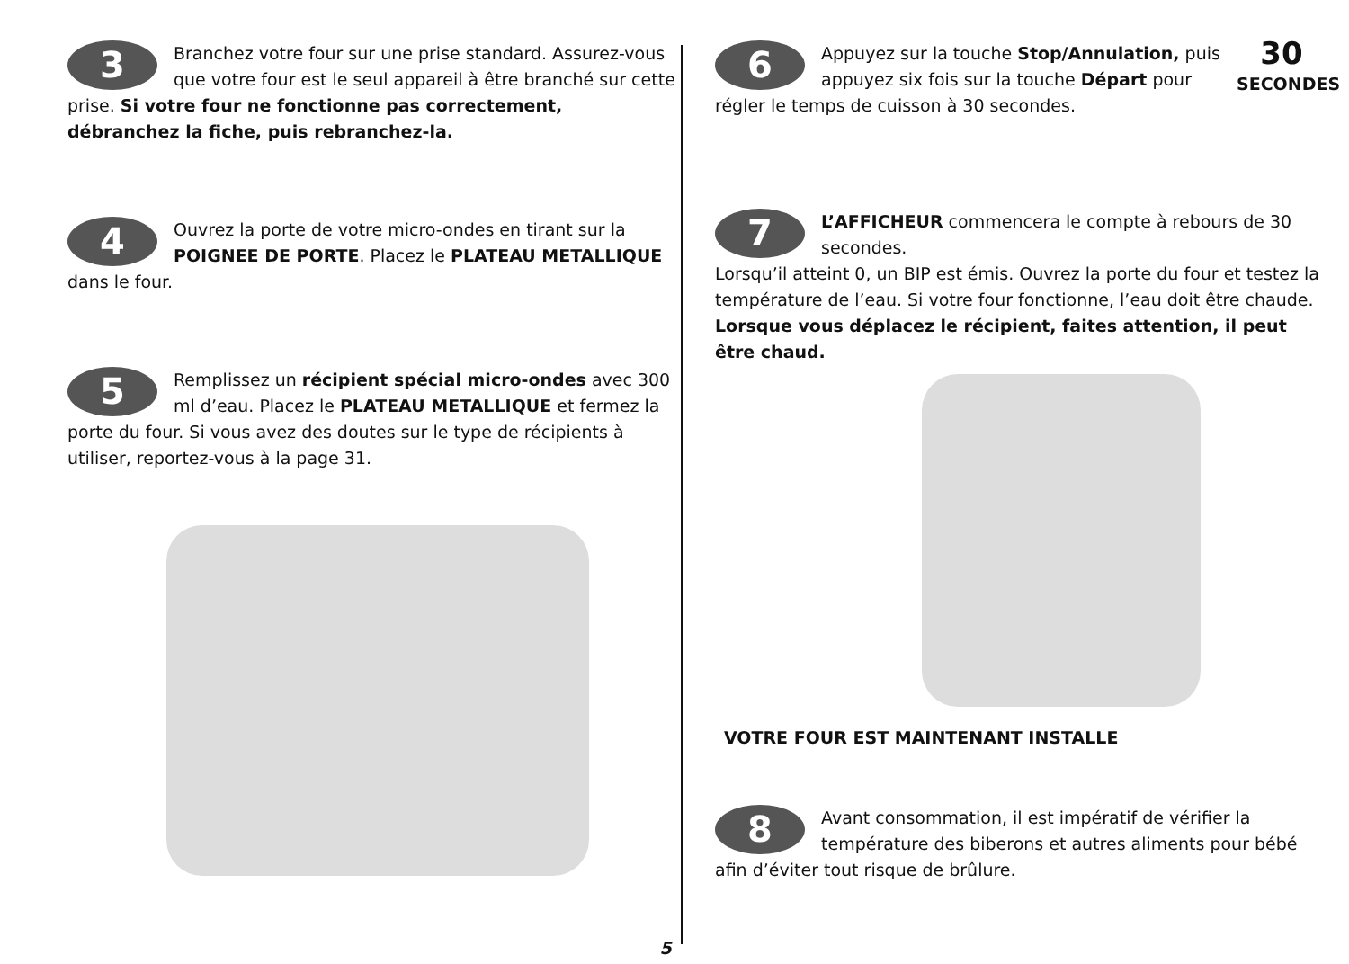3 Branchez votre four sur une prise standard. Assurez-vous que votre four est le seul appareil à être branché sur cette prise. Si votre four ne fonctionne pas correctement, débranchez la fiche, puis rebranchez-la.
4 Ouvrez la porte de votre micro-ondes en tirant sur la POIGNEE DE PORTE. Placez le PLATEAU METALLIQUE dans le four.
5 Remplissez un récipient spécial micro-ondes avec 300 ml d’eau. Placez le PLATEAU METALLIQUE et fermez la porte du four. Si vous avez des doutes sur le type de récipients à utiliser, reportez-vous à la page 31.
30
SECONDES
6 Appuyez sur la touche Stop/Annulation, puis appuyez six fois sur la touche Départ pour régler le temps de cuisson à 30 secondes.
7 L’AFFICHEUR commencera le compte à rebours de 30 secondes.
Lorsqu’il atteint 0, un BIP est émis. Ouvrez la porte du four et testez la température de l’eau. Si votre four fonctionne, l’eau doit être chaude. Lorsque vous déplacez le récipient, faites attention, il peut être chaud.
VOTRE FOUR EST MAINTENANT INSTALLE
8 Avant consommation, il est impératif de vérifier la température des biberons et autres aliments pour bébé afin d’éviter tout risque de brûlure.
5